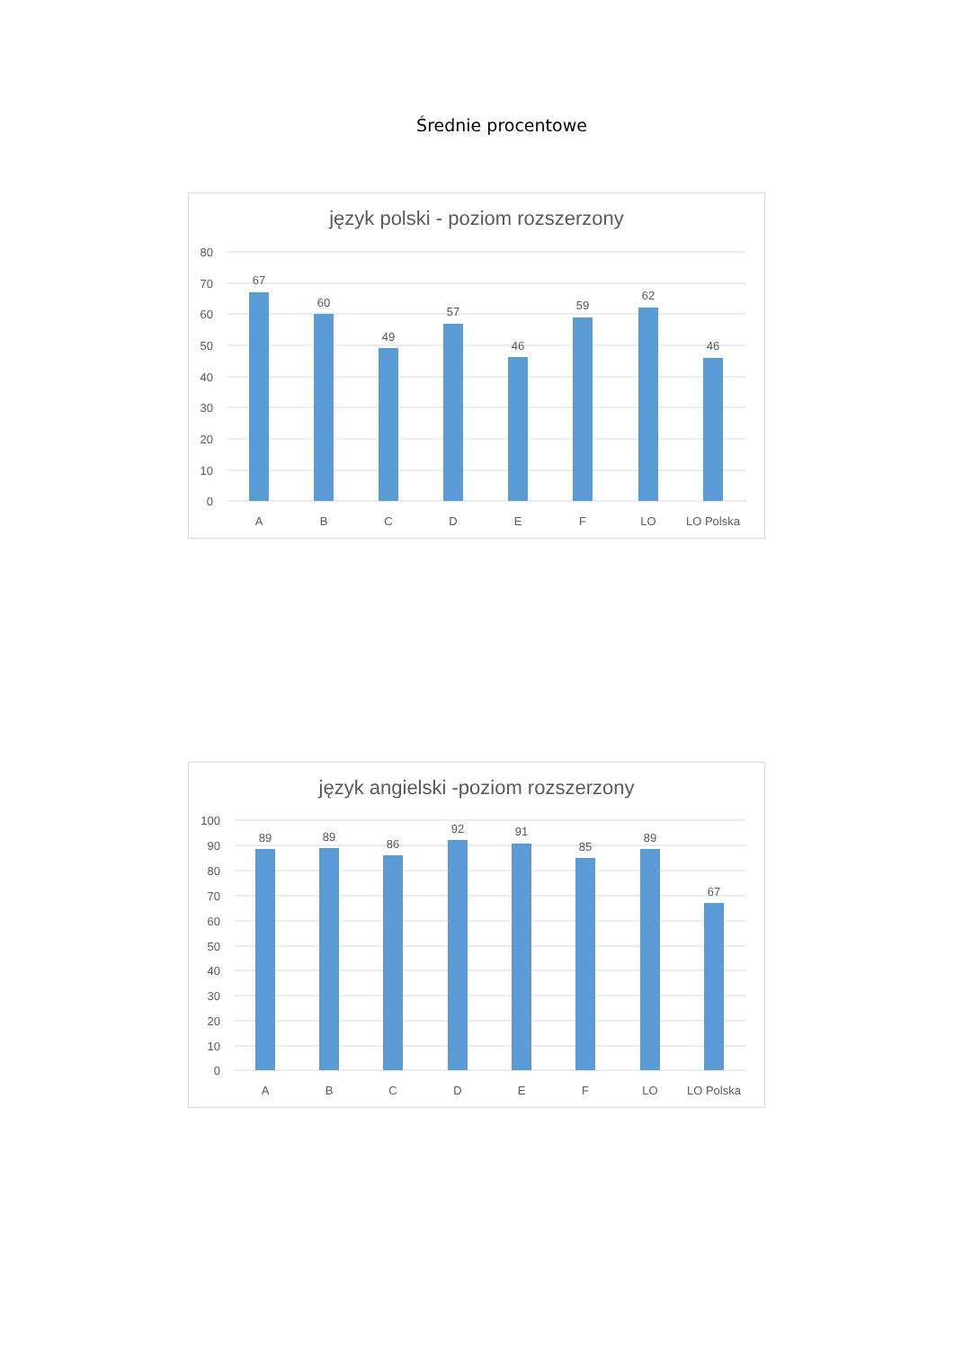Średnie procentowe
język polski - poziom rozszerzony
80
70
60
50
40
30
20
10
0
67
60
49
57
46
59
62
46
A
B
C
D
E
F
LO
LO Polska
język angielski -poziom rozszerzony
100
90
80
70
60
50
40
30
20
10
0
89
89
86
92
91
85
89
67
A
B
C
D
E
F
LO
LO Polska